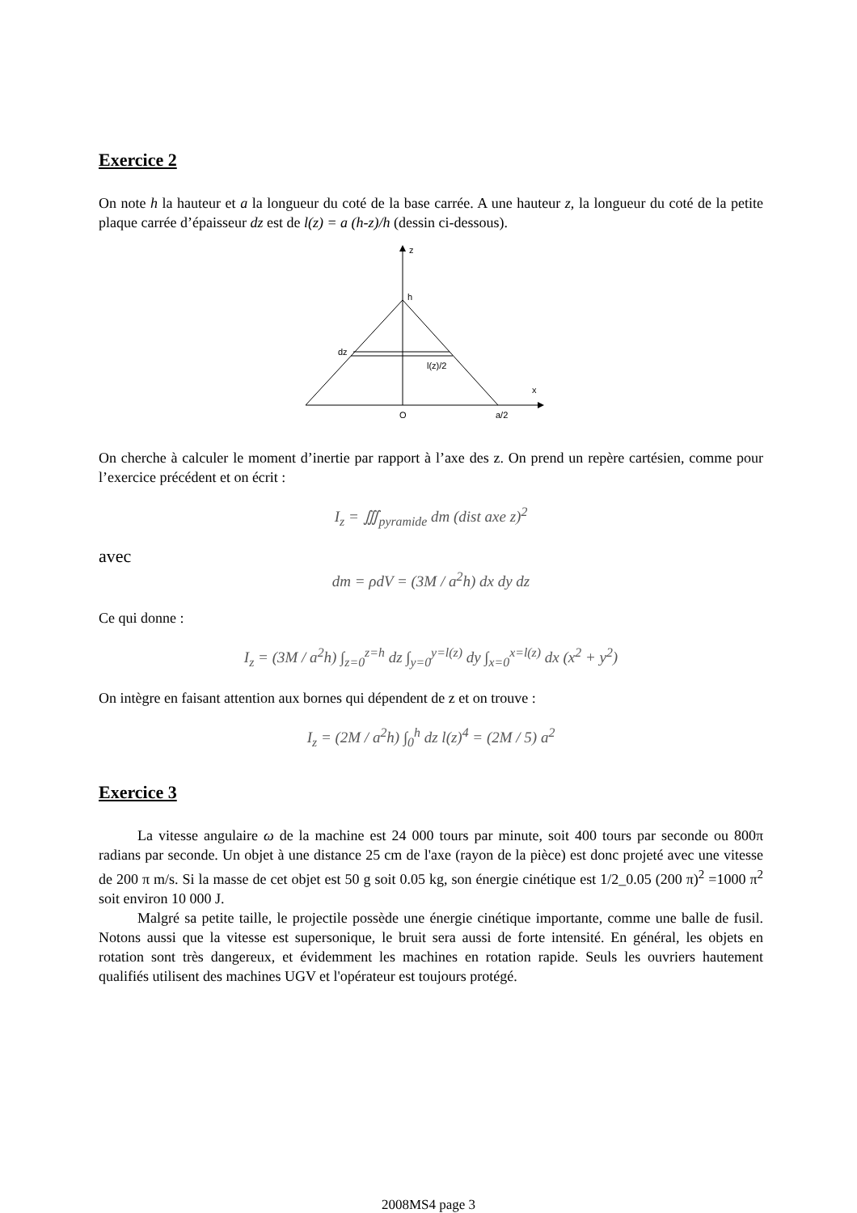Exercice 2
On note h la hauteur et a la longueur du coté de la base carrée. A une hauteur z, la longueur du coté de la petite plaque carrée d’épaisseur dz est de l(z) = a (h-z)/h (dessin ci-dessous).
z
x
h
dz
l(z)/2
O
a/2
On cherche à calculer le moment d’inertie par rapport à l’axe des z. On prend un repère cartésien, comme pour l’exercice précédent et on écrit :
I<sub>z</sub> = ∭<sub>pyramide</sub> dm (dist axe z)<sup>2</sup>
avec
dm = ρdV = (3M / a<sup>2</sup>h) dx dy dz
Ce qui donne :
I<sub>z</sub> = (3M / a<sup>2</sup>h) ∫<sub>z=0</sub><sup>z=h</sup> dz ∫<sub>y=0</sub><sup>y=l(z)</sup> dy ∫<sub>x=0</sub><sup>x=l(z)</sup> dx (x<sup>2</sup> + y<sup>2</sup>)
On intègre en faisant attention aux bornes qui dépendent de z et on trouve :
I<sub>z</sub> = (2M / a<sup>2</sup>h) ∫<sub>0</sub><sup>h</sup> dz l(z)<sup>4</sup> = (2M / 5) a<sup>2</sup>
Exercice 3
La vitesse angulaire ω de la machine est 24 000 tours par minute, soit 400 tours par seconde ou 800π radians par seconde. Un objet à une distance 25 cm de l'axe (rayon de la pièce) est donc projeté avec une vitesse de 200 π m/s. Si la masse de cet objet est 50 g soit 0.05 kg, son énergie cinétique est 1/2_0.05 (200 π)<sup>2</sup> =1000 π<sup>2</sup> soit environ 10 000 J.
Malgré sa petite taille, le projectile possède une énergie cinétique importante, comme une balle de fusil. Notons aussi que la vitesse est supersonique, le bruit sera aussi de forte intensité. En général, les objets en rotation sont très dangereux, et évidemment les machines en rotation rapide. Seuls les ouvriers hautement qualifiés utilisent des machines UGV et l'opérateur est toujours protégé.
2008MS4 page 3